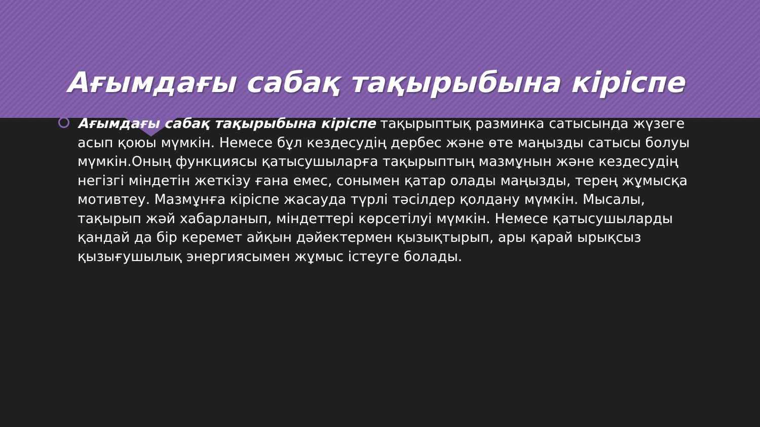Ағымдағы сабақ тақырыбына кіріспе
Ағымдағы сабақ тақырыбына кіріспе тақырыптық разминка сатысында жүзеге асып қоюы мүмкін. Немесе бұл кездесудің дербес және өте маңызды сатысы болуы мүмкін.Оның функциясы қатысушыларға тақырыптың мазмұнын және кездесудің негізгі міндетін жеткізу ғана емес, сонымен қатар олады маңызды, терең жұмысқа мотивтеу. Мазмұнға кіріспе жасауда түрлі тәсілдер қолдану мүмкін. Мысалы, тақырып жәй хабарланып, міндеттері көрсетілуі мүмкін. Немесе қатысушыларды қандай да бір керемет айқын дәйектермен қызықтырып, ары қарай ырықсыз қызығушылық энергиясымен жұмыс істеуге болады.